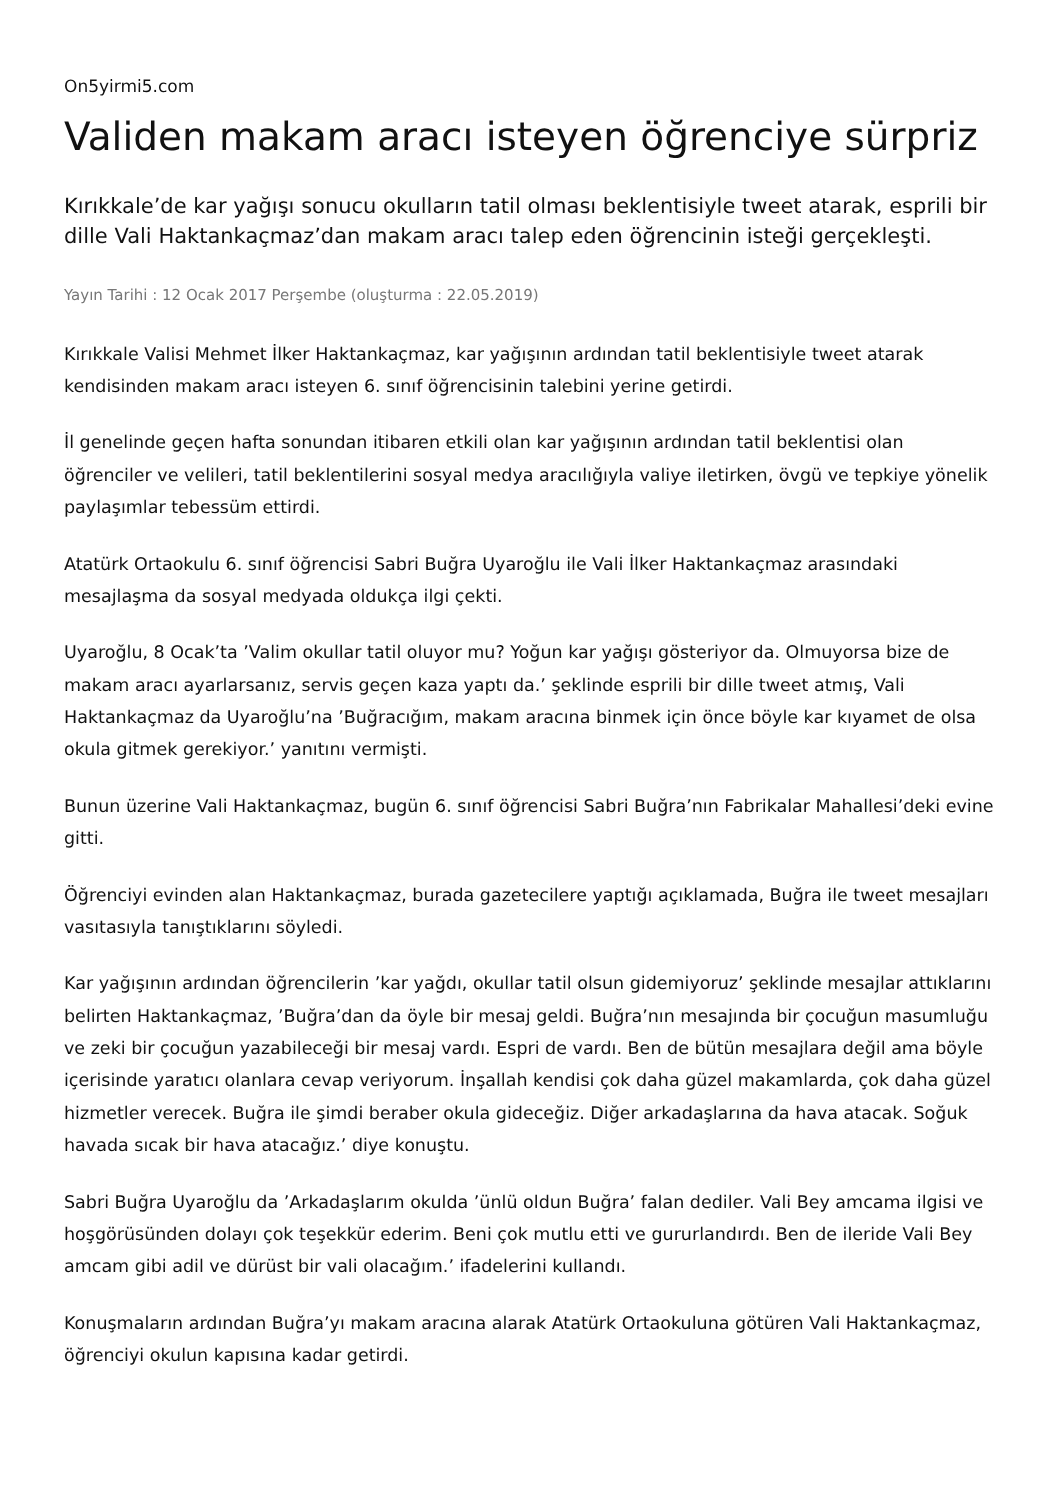On5yirmi5.com
Validen makam aracı isteyen öğrenciye sürpriz
Kırıkkale’de kar yağışı sonucu okulların tatil olması beklentisiyle tweet atarak, esprili bir dille Vali Haktankaçmaz’dan makam aracı talep eden öğrencinin isteği gerçekleşti.
Yayın Tarihi : 12 Ocak 2017 Perşembe (oluşturma : 22.05.2019)
Kırıkkale Valisi Mehmet İlker Haktankaçmaz, kar yağışının ardından tatil beklentisiyle tweet atarak kendisinden makam aracı isteyen 6. sınıf öğrencisinin talebini yerine getirdi.
İl genelinde geçen hafta sonundan itibaren etkili olan kar yağışının ardından tatil beklentisi olan öğrenciler ve velileri, tatil beklentilerini sosyal medya aracılığıyla valiye iletirken, övgü ve tepkiye yönelik paylaşımlar tebessüm ettirdi.
Atatürk Ortaokulu 6. sınıf öğrencisi Sabri Buğra Uyaroğlu ile Vali İlker Haktankaçmaz arasındaki mesajlaşma da sosyal medyada oldukça ilgi çekti.
Uyaroğlu, 8 Ocak’ta ’Valim okullar tatil oluyor mu? Yoğun kar yağışı gösteriyor da. Olmuyorsa bize de makam aracı ayarlarsanız, servis geçen kaza yaptı da.’ şeklinde esprili bir dille tweet atmış, Vali Haktankaçmaz da Uyaroğlu’na ’Buğracığım, makam aracına binmek için önce böyle kar kıyamet de olsa okula gitmek gerekiyor.’ yanıtını vermişti.
Bunun üzerine Vali Haktankaçmaz, bugün 6. sınıf öğrencisi Sabri Buğra’nın Fabrikalar Mahallesi’deki evine gitti.
Öğrenciyi evinden alan Haktankaçmaz, burada gazetecilere yaptığı açıklamada, Buğra ile tweet mesajları vasıtasıyla tanıştıklarını söyledi.
Kar yağışının ardından öğrencilerin ’kar yağdı, okullar tatil olsun gidemiyoruz’ şeklinde mesajlar attıklarını belirten Haktankaçmaz, ’Buğra’dan da öyle bir mesaj geldi. Buğra’nın mesajında bir çocuğun masumluğu ve zeki bir çocuğun yazabileceği bir mesaj vardı. Espri de vardı. Ben de bütün mesajlara değil ama böyle içerisinde yaratıcı olanlara cevap veriyorum. İnşallah kendisi çok daha güzel makamlarda, çok daha güzel hizmetler verecek. Buğra ile şimdi beraber okula gideceğiz. Diğer arkadaşlarına da hava atacak. Soğuk havada sıcak bir hava atacağız.’ diye konuştu.
Sabri Buğra Uyaroğlu da ’Arkadaşlarım okulda ’ünlü oldun Buğra’ falan dediler. Vali Bey amcama ilgisi ve hoşgörüsünden dolayı çok teşekkür ederim. Beni çok mutlu etti ve gururlandırdı. Ben de ileride Vali Bey amcam gibi adil ve dürüst bir vali olacağım.’ ifadelerini kullandı.
Konuşmaların ardından Buğra’yı makam aracına alarak Atatürk Ortaokuluna götüren Vali Haktankaçmaz, öğrenciyi okulun kapısına kadar getirdi.